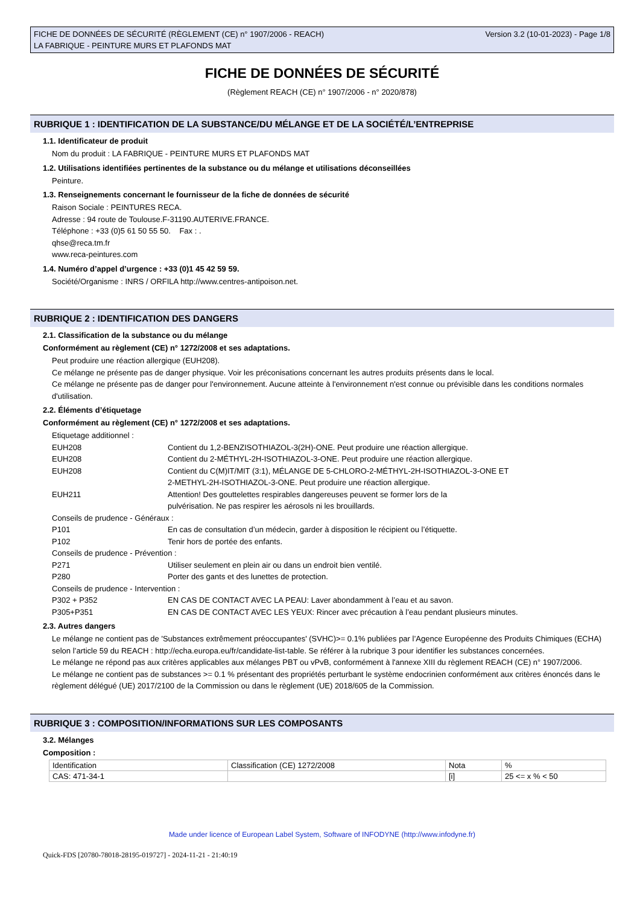FICHE DE DONNÉES DE SÉCURITÉ (RÈGLEMENT (CE) n° 1907/2006 - REACH)
LA FABRIQUE - PEINTURE MURS ET PLAFONDS MAT
Version 3.2 (10-01-2023) - Page 1/8
FICHE DE DONNÉES DE SÉCURITÉ
(Règlement REACH (CE) n° 1907/2006 - n° 2020/878)
RUBRIQUE 1 : IDENTIFICATION DE LA SUBSTANCE/DU MÉLANGE ET DE LA SOCIÉTÉ/L’ENTREPRISE
1.1. Identificateur de produit
Nom du produit : LA FABRIQUE - PEINTURE MURS ET PLAFONDS MAT
1.2. Utilisations identifiées pertinentes de la substance ou du mélange et utilisations déconseillées
Peinture.
1.3. Renseignements concernant le fournisseur de la fiche de données de sécurité
Raison Sociale : PEINTURES RECA.
Adresse : 94 route de Toulouse.F-31190.AUTERIVE.FRANCE.
Téléphone : +33 (0)5 61 50 55 50. Fax : .
qhse@reca.tm.fr
www.reca-peintures.com
1.4. Numéro d’appel d’urgence : +33 (0)1 45 42 59 59.
Société/Organisme : INRS / ORFILA http://www.centres-antipoison.net.
RUBRIQUE 2 : IDENTIFICATION DES DANGERS
2.1. Classification de la substance ou du mélange
Conformément au règlement (CE) n° 1272/2008 et ses adaptations.
Peut produire une réaction allergique (EUH208).
Ce mélange ne présente pas de danger physique. Voir les préconisations concernant les autres produits présents dans le local.
Ce mélange ne présente pas de danger pour l'environnement. Aucune atteinte à l'environnement n'est connue ou prévisible dans les conditions normales d'utilisation.
2.2. Éléments d’étiquetage
Conformément au règlement (CE) n° 1272/2008 et ses adaptations.
Etiquetage additionnel :
EUH208 Contient du 1,2-BENZISOTHIAZOL-3(2H)-ONE. Peut produire une réaction allergique.
EUH208 Contient du 2-MÉTHYL-2H-ISOTHIAZOL-3-ONE. Peut produire une réaction allergique.
EUH208 Contient du C(M)IT/MIT (3:1), MÉLANGE DE 5-CHLORO-2-MÉTHYL-2H-ISOTHIAZOL-3-ONE ET
2-METHYL-2H-ISOTHIAZOL-3-ONE. Peut produire une réaction allergique.
EUH211 Attention! Des gouttelettes respirables dangereuses peuvent se former lors de la
pulvérisation. Ne pas respirer les aérosols ni les brouillards.
Conseils de prudence - Généraux :
P101 En cas de consultation d’un médecin, garder à disposition le récipient ou l’étiquette.
P102 Tenir hors de portée des enfants.
Conseils de prudence - Prévention :
P271 Utiliser seulement en plein air ou dans un endroit bien ventilé.
P280 Porter des gants et des lunettes de protection.
Conseils de prudence - Intervention :
P302 + P352 EN CAS DE CONTACT AVEC LA PEAU: Laver abondamment à l’eau et au savon.
P305+P351 EN CAS DE CONTACT AVEC LES YEUX: Rincer avec précaution à l’eau pendant plusieurs minutes.
2.3. Autres dangers
Le mélange ne contient pas de 'Substances extrêmement préoccupantes' (SVHC)>= 0.1% publiées par l’Agence Européenne des Produits Chimiques (ECHA) selon l’article 59 du REACH : http://echa.europa.eu/fr/candidate-list-table. Se référer à la rubrique 3 pour identifier les substances concernées.
Le mélange ne répond pas aux critères applicables aux mélanges PBT ou vPvB, conformément à l'annexe XIII du règlement REACH (CE) n° 1907/2006.
Le mélange ne contient pas de substances >= 0.1 % présentant des propriétés perturbant le système endocrinien conformément aux critères énoncés dans le règlement délégué (UE) 2017/2100 de la Commission ou dans le règlement (UE) 2018/605 de la Commission.
RUBRIQUE 3 : COMPOSITION/INFORMATIONS SUR LES COMPOSANTS
3.2. Mélanges
Composition :
| Identification | Classification (CE) 1272/2008 | Nota | % |
| CAS: 471-34-1 | | [i] | 25 <= x % < 50 |
Made under licence of European Label System, Software of INFODYNE (http://www.infodyne.fr)
Quick-FDS [20780-78018-28195-019727] - 2024-11-21 - 21:40:19